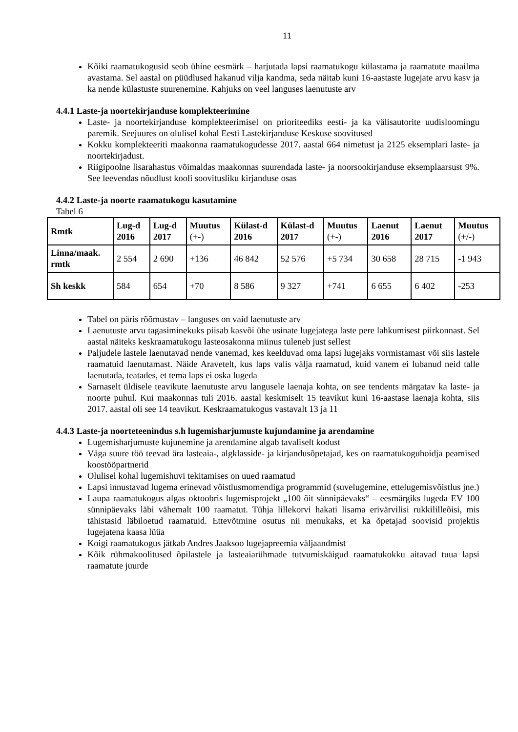11
Kõiki raamatukogusid seob ühine eesmärk – harjutada lapsi raamatukogu külastama ja raamatute maailma avastama. Sel aastal on püüdlused hakanud vilja kandma, seda näitab kuni 16-aastaste lugejate arvu kasv ja ka nende külastuste suurenemine. Kahjuks on veel languses laenutuste arv
4.4.1 Laste-ja noortekirjanduse komplekteerimine
Laste- ja noortekirjanduse komplekteerimisel on prioriteediks eesti- ja ka välisautorite uudisloomingu paremik. Seejuures on olulisel kohal Eesti Lastekirjanduse Keskuse soovitused
Kokku komplekteeriti maakonna raamatukogudesse 2017. aastal 664 nimetust ja 2125 eksemplari laste- ja noortekirjadust.
Riigipoolne lisarahastus võimaldas maakonnas suurendada laste- ja noorsookirjanduse eksemplaarsust 9%. See leevendas nõudlust kooli soovitusliku kirjanduse osas
4.4.2 Laste-ja noorte raamatukogu kasutamine
Tabel 6
| Rmtk | Lug-d 2016 | Lug-d 2017 | Muutus (+-) | Külast-d 2016 | Külast-d 2017 | Muutus (+-) | Laenut 2016 | Laenut 2017 | Muutus (+/-) |
| --- | --- | --- | --- | --- | --- | --- | --- | --- | --- |
| Linna/maak. rmtk | 2 554 | 2 690 | +136 | 46 842 | 52 576 | +5 734 | 30 658 | 28 715 | -1 943 |
| Sh keskk | 584 | 654 | +70 | 8 586 | 9 327 | +741 | 6 655 | 6 402 | -253 |
Tabel on päris rõõmustav – languses on vaid laenutuste arv
Laenutuste arvu tagasiminekuks piisab kasvõi ühe usinate lugejatega laste pere lahkumisest piirkonnast. Sel aastal näiteks keskraamatukogu lasteosakonna miinus tuleneb just sellest
Paljudele lastele laenutavad nende vanemad, kes keelduvad oma lapsi lugejaks vormistamast või siis lastele raamatuid laenutamast. Näide Aravetelt, kus laps valis välja raamatud, kuid vanem ei lubanud neid talle laenutada, teatades, et tema laps ei oska lugeda
Sarnaselt üldisele teavikute laenutuste arvu langusele laenaja kohta, on see tendents märgatav ka laste- ja noorte puhul. Kui maakonnas tuli 2016. aastal keskmiselt 15 teavikut kuni 16-aastase laenaja kohta, siis 2017. aastal oli see 14 teavikut. Keskraamatukogus vastavalt 13 ja 11
4.4.3 Laste-ja noorteteenindus s.h lugemisharjumuste kujundamine ja arendamine
Lugemisharjumuste kujunemine ja arendamine algab tavaliselt kodust
Väga suure töö teevad ära lasteaia-, algklasside- ja kirjandusõpetajad, kes on raamatukoguhoidja peamised koostööpartnerid
Olulisel kohal lugemishuvi tekitamises on uued raamatud
Lapsi innustavad lugema erinevad võistlusmomendiga programmid (suvelugemine, ettelugemisvõistlus jne.)
Laupa raamatukogus algas oktoobris lugemisprojekt „100 õit sünnipäevaks“ – eesmärgiks lugeda EV 100 sünnipäevaks läbi vähemalt 100 raamatut. Tühja lillekorvi hakati lisama erivärvilisi rukkililleõisi, mis tähistasid läbiloetud raamatuid. Ettevõtmine osutus nii menukaks, et ka õpetajad soovisid projektis lugejatena kaasa lüüa
Koigi raamatukogus jätkab Andres Jaaksoo lugejapreemia väljaandmist
Kõik rühmakoolitused õpilastele ja lasteaiarühmade tutvumiskäigud raamatukokku aitavad tuua lapsi raamatute juurde